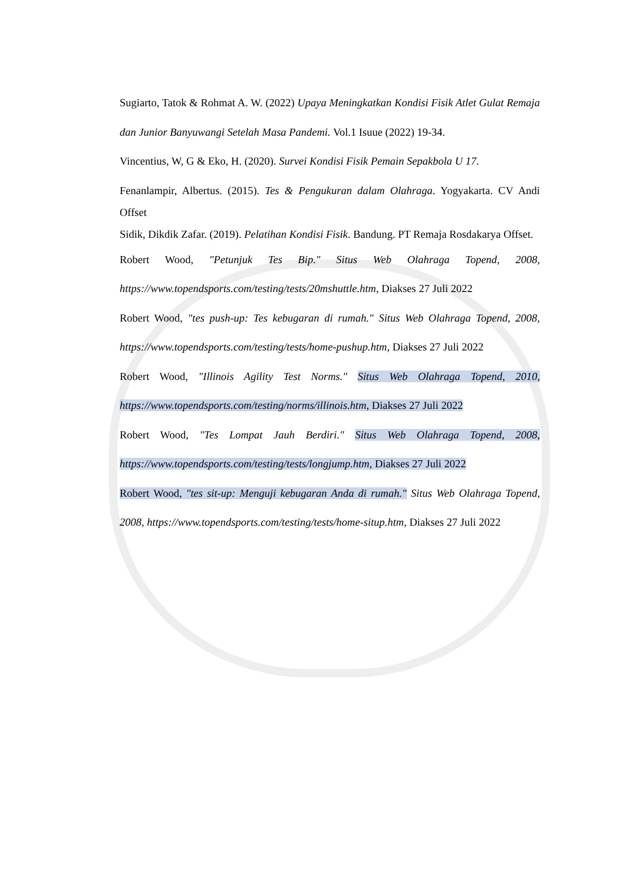Sugiarto, Tatok & Rohmat A. W. (2022) Upaya Meningkatkan Kondisi Fisik Atlet Gulat Remaja dan Junior Banyuwangi Setelah Masa Pandemi. Vol.1 Isuue (2022) 19-34.
Vincentius, W, G & Eko, H. (2020). Survei Kondisi Fisik Pemain Sepakbola U 17.
Fenanlampir, Albertus. (2015). Tes & Pengukuran dalam Olahraga. Yogyakarta. CV Andi Offset
Sidik, Dikdik Zafar. (2019). Pelatihan Kondisi Fisik. Bandung. PT Remaja Rosdakarya Offset.
Robert Wood, "Petunjuk Tes Bip." Situs Web Olahraga Topend, 2008, https://www.topendsports.com/testing/tests/20mshuttle.htm, Diakses 27 Juli 2022
Robert Wood, "tes push-up: Tes kebugaran di rumah." Situs Web Olahraga Topend, 2008, https://www.topendsports.com/testing/tests/home-pushup.htm, Diakses 27 Juli 2022
Robert Wood, "Illinois Agility Test Norms." Situs Web Olahraga Topend, 2010, https://www.topendsports.com/testing/norms/illinois.htm, Diakses 27 Juli 2022
Robert Wood, "Tes Lompat Jauh Berdiri." Situs Web Olahraga Topend, 2008, https://www.topendsports.com/testing/tests/longjump.htm, Diakses 27 Juli 2022
Robert Wood, "tes sit-up: Menguji kebugaran Anda di rumah." Situs Web Olahraga Topend, 2008, https://www.topendsports.com/testing/tests/home-situp.htm, Diakses 27 Juli 2022